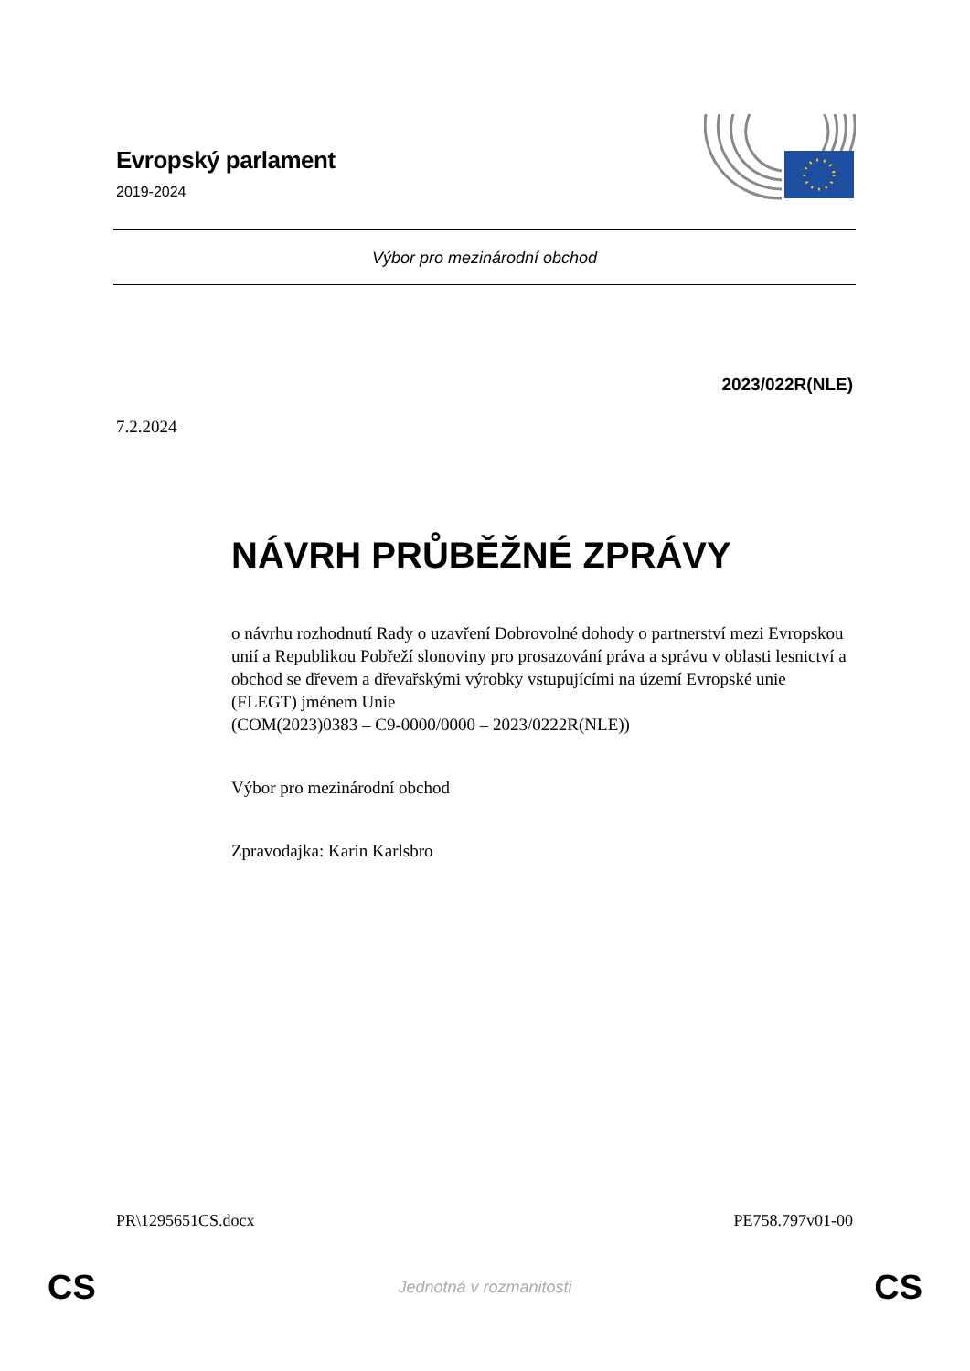Evropský parlament
2019-2024
Výbor pro mezinárodní obchod
2023/022R(NLE)
7.2.2024
NÁVRH PRŮBĚŽNÉ ZPRÁVY
o návrhu rozhodnutí Rady o uzavření Dobrovolné dohody o partnerství mezi Evropskou unií a Republikou Pobřeží slonoviny pro prosazování práva a správu v oblasti lesnictví a obchod se dřevem a dřevařskými výrobky vstupujícími na území Evropské unie (FLEGT) jménem Unie
(COM(2023)0383 – C9-0000/0000 – 2023/0222R(NLE))
Výbor pro mezinárodní obchod
Zpravodajka: Karin Karlsbro
PR\1295651CS.docx PE758.797v01-00
CS
Jednotná v rozmanitosti CS